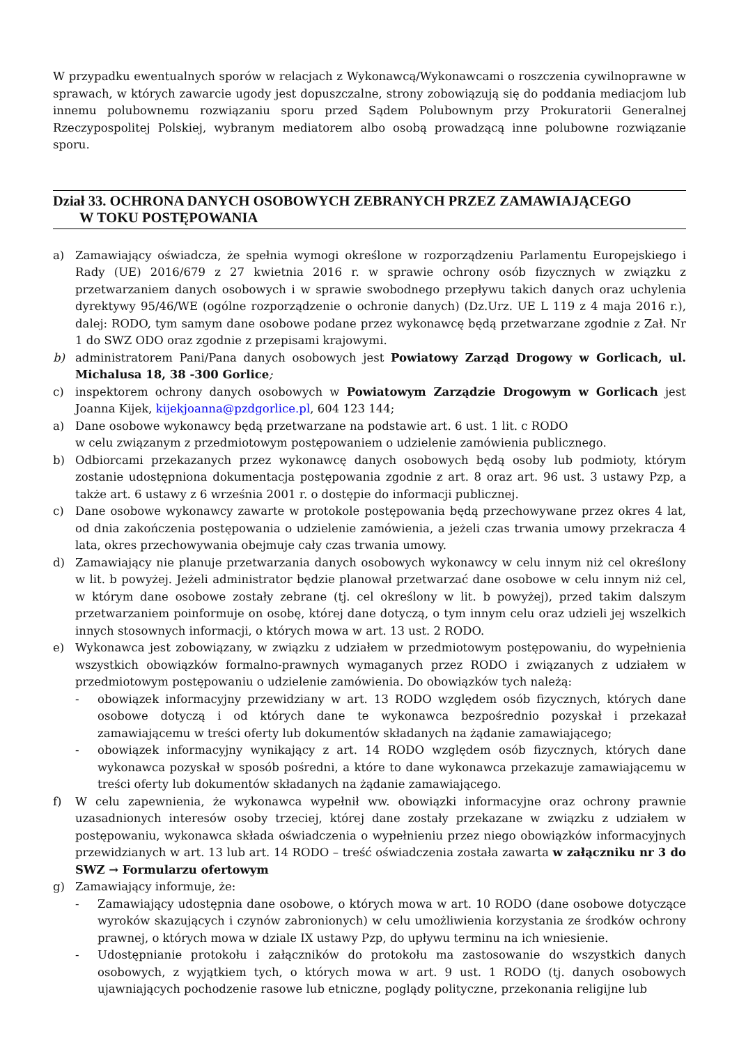W przypadku ewentualnych sporów w relacjach z Wykonawcą/Wykonawcami o roszczenia cywilnoprawne w sprawach, w których zawarcie ugody jest dopuszczalne, strony zobowiązują się do poddania mediacjom lub innemu polubownemu rozwiązaniu sporu przed Sądem Polubownym przy Prokuratorii Generalnej Rzeczypospolitej Polskiej, wybranym mediatorem albo osobą prowadzącą inne polubowne rozwiązanie sporu.
Dział 33. OCHRONA DANYCH OSOBOWYCH ZEBRANYCH PRZEZ ZAMAWIAJĄCEGO
W TOKU POSTĘPOWANIA
a) Zamawiający oświadcza, że spełnia wymogi określone w rozporządzeniu Parlamentu Europejskiego i Rady (UE) 2016/679 z 27 kwietnia 2016 r. w sprawie ochrony osób fizycznych w związku z przetwarzaniem danych osobowych i w sprawie swobodnego przepływu takich danych oraz uchylenia dyrektywy 95/46/WE (ogólne rozporządzenie o ochronie danych) (Dz.Urz. UE L 119 z 4 maja 2016 r.), dalej: RODO, tym samym dane osobowe podane przez wykonawcę będą przetwarzane zgodnie z Zał. Nr 1 do SWZ ODO oraz zgodnie z przepisami krajowymi.
b) administratorem Pani/Pana danych osobowych jest Powiatowy Zarząd Drogowy w Gorlicach, ul. Michalusa 18, 38 -300 Gorlice;
c) inspektorem ochrony danych osobowych w Powiatowym Zarządzie Drogowym w Gorlicach jest Joanna Kijek, kijekjoanna@pzdgorlice.pl, 604 123 144;
a) Dane osobowe wykonawcy będą przetwarzane na podstawie art. 6 ust. 1 lit. c RODO
w celu związanym z przedmiotowym postępowaniem o udzielenie zamówienia publicznego.
b) Odbiorcami przekazanych przez wykonawcę danych osobowych będą osoby lub podmioty, którym zostanie udostępniona dokumentacja postępowania zgodnie z art. 8 oraz art. 96 ust. 3 ustawy Pzp, a także art. 6 ustawy z 6 września 2001 r. o dostępie do informacji publicznej.
c) Dane osobowe wykonawcy zawarte w protokole postępowania będą przechowywane przez okres 4 lat, od dnia zakończenia postępowania o udzielenie zamówienia, a jeżeli czas trwania umowy przekracza 4 lata, okres przechowywania obejmuje cały czas trwania umowy.
d) Zamawiający nie planuje przetwarzania danych osobowych wykonawcy w celu innym niż cel określony w lit. b powyżej. Jeżeli administrator będzie planował przetwarzać dane osobowe w celu innym niż cel, w którym dane osobowe zostały zebrane (tj. cel określony w lit. b powyżej), przed takim dalszym przetwarzaniem poinformuje on osobę, której dane dotyczą, o tym innym celu oraz udzieli jej wszelkich innych stosownych informacji, o których mowa w art. 13 ust. 2 RODO.
e) Wykonawca jest zobowiązany, w związku z udziałem w przedmiotowym postępowaniu, do wypełnienia wszystkich obowiązków formalno-prawnych wymaganych przez RODO i związanych z udziałem w przedmiotowym postępowaniu o udzielenie zamówienia. Do obowiązków tych należą:
- obowiązek informacyjny przewidziany w art. 13 RODO względem osób fizycznych, których dane osobowe dotyczą i od których dane te wykonawca bezpośrednio pozyskał i przekazał zamawiającemu w treści oferty lub dokumentów składanych na żądanie zamawiającego;
- obowiązek informacyjny wynikający z art. 14 RODO względem osób fizycznych, których dane wykonawca pozyskał w sposób pośredni, a które to dane wykonawca przekazuje zamawiającemu w treści oferty lub dokumentów składanych na żądanie zamawiającego.
f) W celu zapewnienia, że wykonawca wypełnił ww. obowiązki informacyjne oraz ochrony prawnie uzasadnionych interesów osoby trzeciej, której dane zostały przekazane w związku z udziałem w postępowaniu, wykonawca składa oświadczenia o wypełnieniu przez niego obowiązków informacyjnych przewidzianych w art. 13 lub art. 14 RODO – treść oświadczenia została zawarta w załączniku nr 3 do SWZ → Formularzu ofertowym
g) Zamawiający informuje, że:
- Zamawiający udostępnia dane osobowe, o których mowa w art. 10 RODO (dane osobowe dotyczące wyroków skazujących i czynów zabronionych) w celu umożliwienia korzystania ze środków ochrony prawnej, o których mowa w dziale IX ustawy Pzp, do upływu terminu na ich wniesienie.
- Udostępnianie protokołu i załączników do protokołu ma zastosowanie do wszystkich danych osobowych, z wyjątkiem tych, o których mowa w art. 9 ust. 1 RODO (tj. danych osobowych ujawniających pochodzenie rasowe lub etniczne, poglądy polityczne, przekonania religijne lub